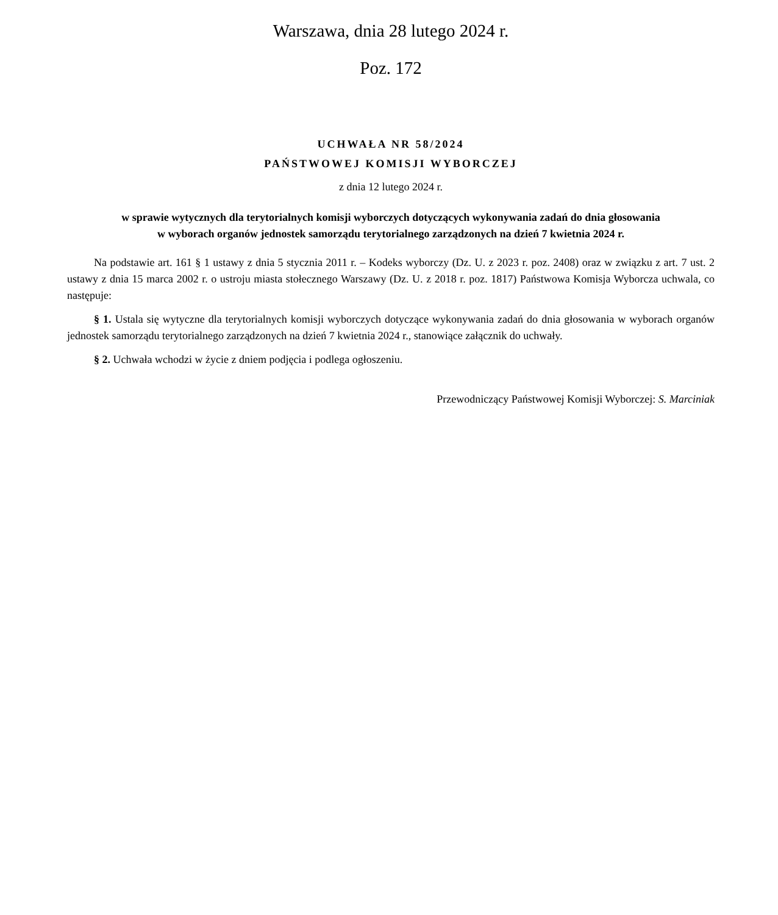Warszawa, dnia 28 lutego 2024 r.
Poz. 172
UCHWAŁA NR 58/2024
PAŃSTWOWEJ KOMISJI WYBORCZEJ
z dnia 12 lutego 2024 r.
w sprawie wytycznych dla terytorialnych komisji wyborczych dotyczących wykonywania zadań do dnia głosowania
w wyborach organów jednostek samorządu terytorialnego zarządzonych na dzień 7 kwietnia 2024 r.
Na podstawie art. 161 § 1 ustawy z dnia 5 stycznia 2011 r. – Kodeks wyborczy (Dz. U. z 2023 r. poz. 2408) oraz w związku z art. 7 ust. 2 ustawy z dnia 15 marca 2002 r. o ustroju miasta stołecznego Warszawy (Dz. U. z 2018 r. poz. 1817) Państwowa Komisja Wyborcza uchwala, co następuje:
§ 1. Ustala się wytyczne dla terytorialnych komisji wyborczych dotyczące wykonywania zadań do dnia głosowania w wyborach organów jednostek samorządu terytorialnego zarządzonych na dzień 7 kwietnia 2024 r., stanowiące załącznik do uchwały.
§ 2. Uchwała wchodzi w życie z dniem podjęcia i podlega ogłoszeniu.
Przewodniczący Państwowej Komisji Wyborczej: S. Marciniak